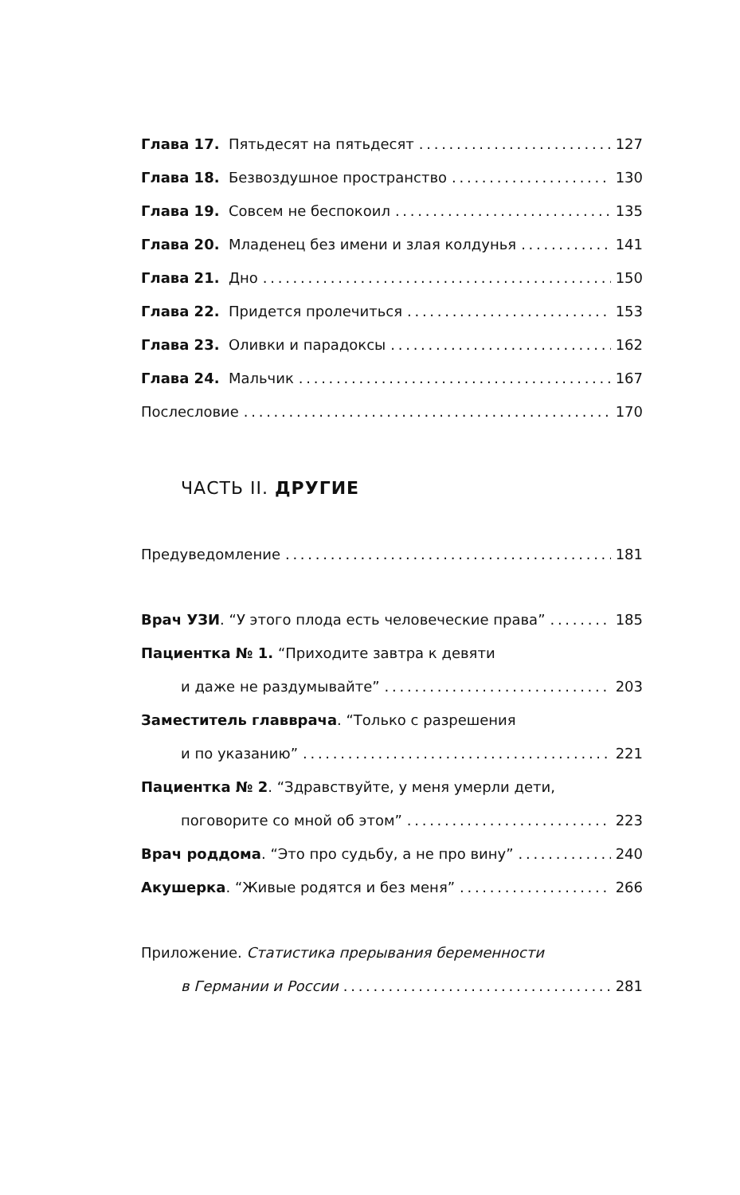Глава 17. Пятьдесят на пятьдесят 127
Глава 18. Безвоздушное пространство 130
Глава 19. Совсем не беспокоил 135
Глава 20. Младенец без имени и злая колдунья 141
Глава 21. Дно 150
Глава 22. Придется пролечиться 153
Глава 23. Оливки и парадоксы 162
Глава 24. Мальчик 167
Послесловие 170
ЧАСТЬ II. ДРУГИЕ
Предуведомление 181
Врач УЗИ. “У этого плода есть человеческие права” 185
Пациентка № 1. “Приходите завтра к девяти
и даже не раздумывайте” 203
Заместитель главврача. “Только с разрешения
и по указанию” 221
Пациентка № 2. “Здравствуйте, у меня умерли дети,
поговорите со мной об этом” 223
Врач роддома. “Это про судьбу, а не про вину” 240
Акушерка. “Живые родятся и без меня” 266
Приложение. Статистика прерывания беременности
в Германии и России 281